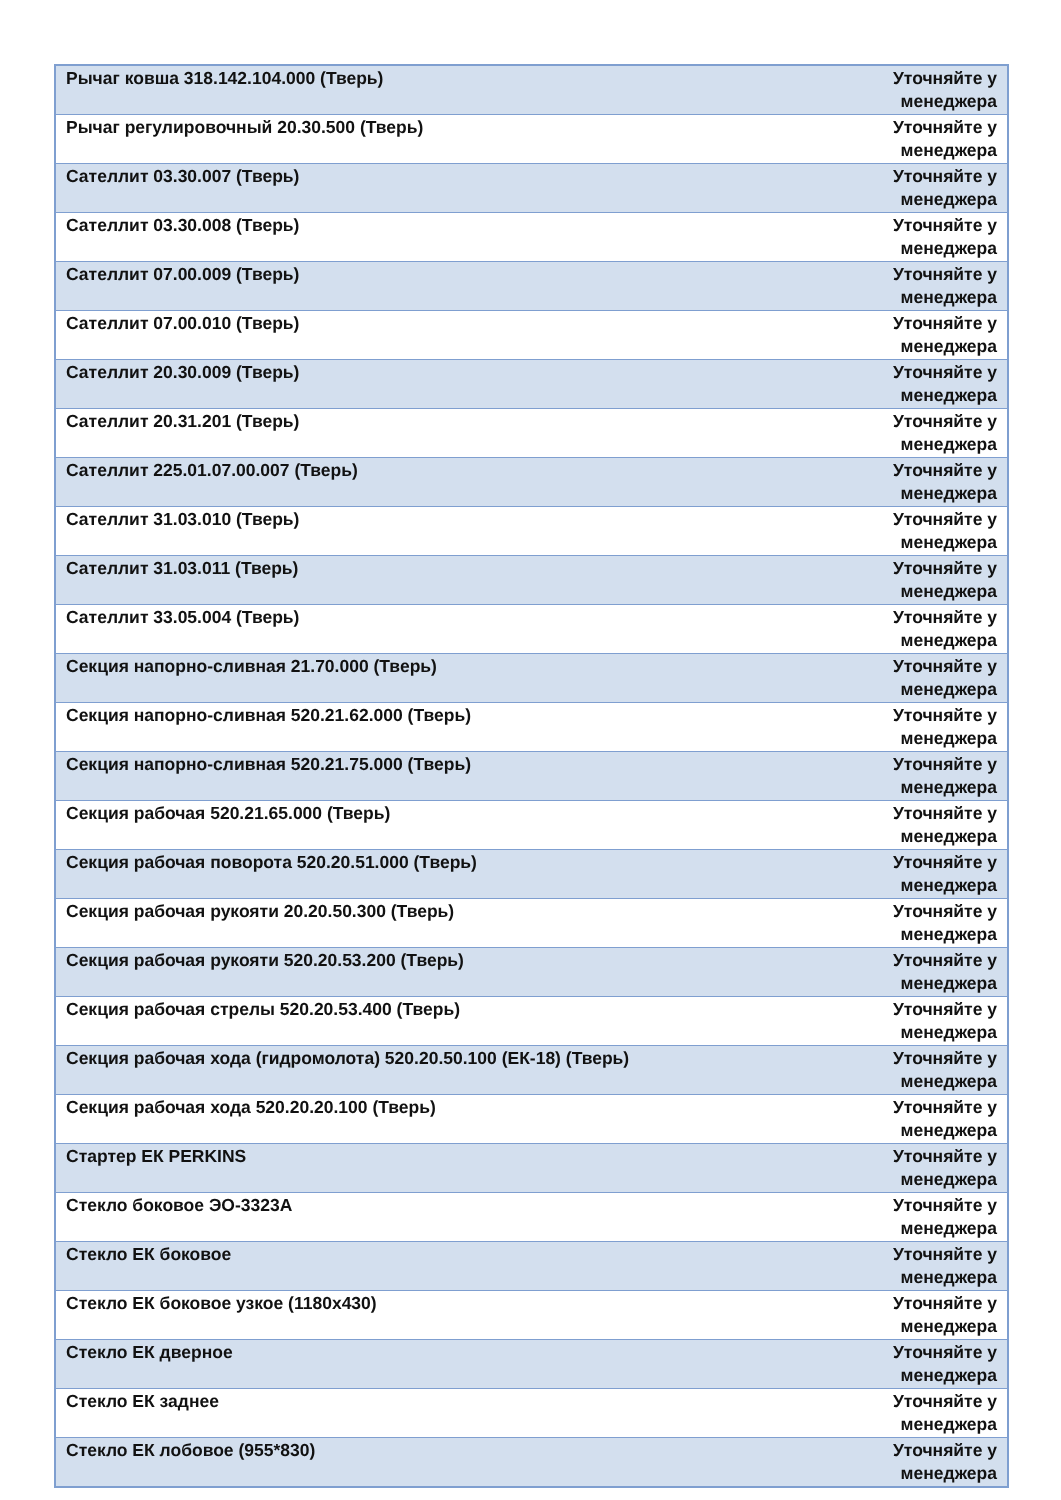| Рычаг ковша 318.142.104.000 (Тверь) | Уточняйте у менеджера |
| Рычаг регулировочный 20.30.500 (Тверь) | Уточняйте у менеджера |
| Сателлит 03.30.007 (Тверь) | Уточняйте у менеджера |
| Сателлит 03.30.008 (Тверь) | Уточняйте у менеджера |
| Сателлит 07.00.009 (Тверь) | Уточняйте у менеджера |
| Сателлит 07.00.010 (Тверь) | Уточняйте у менеджера |
| Сателлит 20.30.009 (Тверь) | Уточняйте у менеджера |
| Сателлит 20.31.201 (Тверь) | Уточняйте у менеджера |
| Сателлит 225.01.07.00.007 (Тверь) | Уточняйте у менеджера |
| Сателлит 31.03.010 (Тверь) | Уточняйте у менеджера |
| Сателлит 31.03.011 (Тверь) | Уточняйте у менеджера |
| Сателлит 33.05.004 (Тверь) | Уточняйте у менеджера |
| Секция напорно-сливная 21.70.000 (Тверь) | Уточняйте у менеджера |
| Секция напорно-сливная 520.21.62.000 (Тверь) | Уточняйте у менеджера |
| Секция напорно-сливная 520.21.75.000 (Тверь) | Уточняйте у менеджера |
| Секция рабочая 520.21.65.000 (Тверь) | Уточняйте у менеджера |
| Секция рабочая поворота 520.20.51.000 (Тверь) | Уточняйте у менеджера |
| Секция рабочая рукояти 20.20.50.300 (Тверь) | Уточняйте у менеджера |
| Секция рабочая рукояти 520.20.53.200 (Тверь) | Уточняйте у менеджера |
| Секция рабочая стрелы 520.20.53.400 (Тверь) | Уточняйте у менеджера |
| Секция рабочая хода (гидромолота) 520.20.50.100 (ЕК-18) (Тверь) | Уточняйте у менеджера |
| Секция рабочая хода 520.20.20.100 (Тверь) | Уточняйте у менеджера |
| Стартер ЕК PERKINS | Уточняйте у менеджера |
| Стекло боковое ЭО-3323А | Уточняйте у менеджера |
| Стекло ЕК боковое | Уточняйте у менеджера |
| Стекло ЕК боковое узкое (1180х430) | Уточняйте у менеджера |
| Стекло ЕК дверное | Уточняйте у менеджера |
| Стекло ЕК заднее | Уточняйте у менеджера |
| Стекло ЕК лобовое (955*830) | Уточняйте у менеджера |